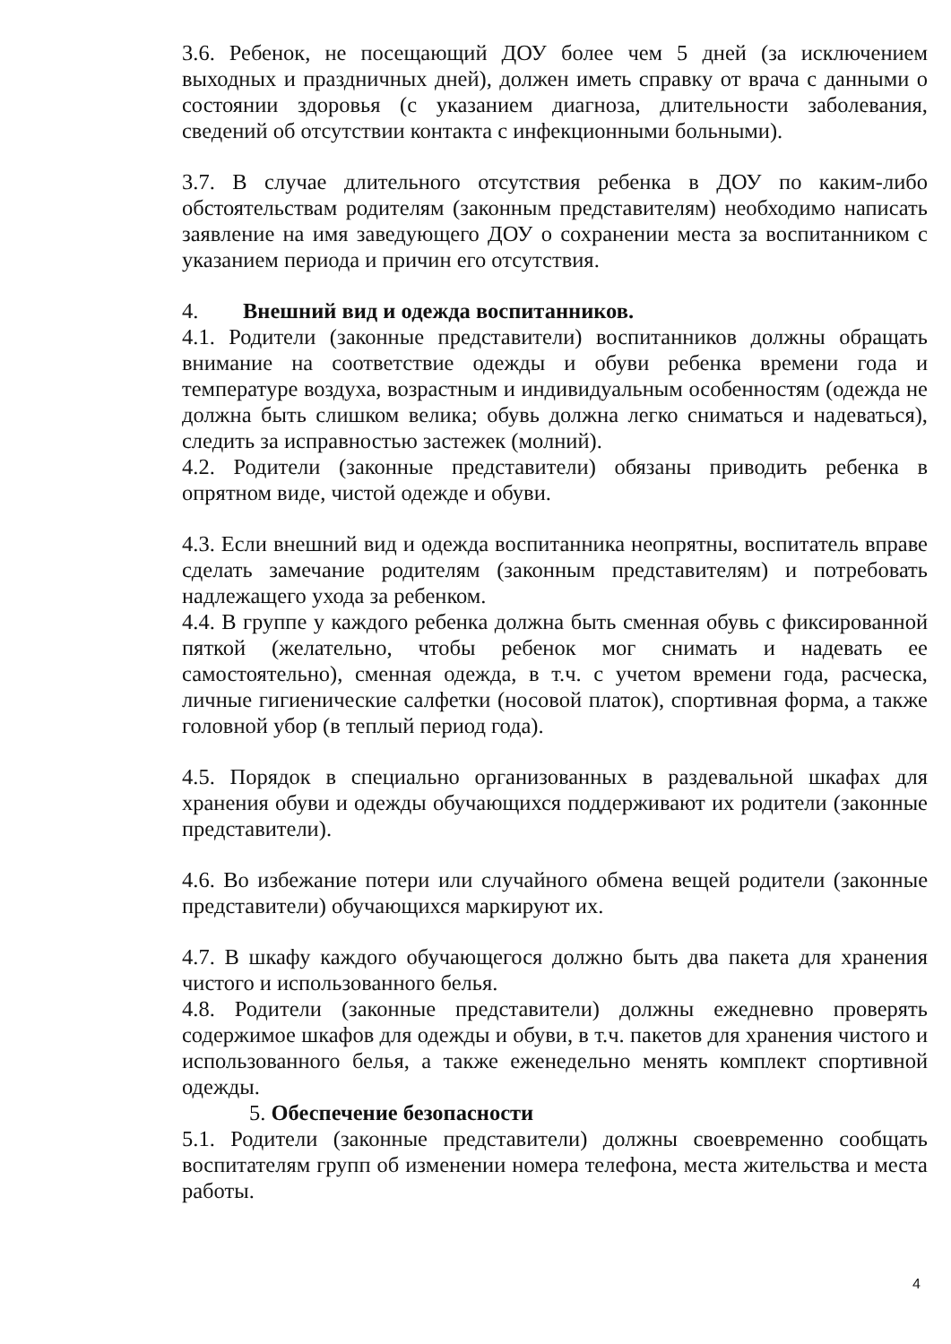3.6. Ребенок, не посещающий ДОУ более чем 5 дней (за исключением выходных и праздничных дней), должен иметь справку от врача с данными о состоянии здоровья (с указанием диагноза, длительности заболевания, сведений об отсутствии контакта с инфекционными больными).
3.7. В случае длительного отсутствия ребенка в ДОУ по каким-либо обстоятельствам родителям (законным представителям) необходимо написать заявление на имя заведующего ДОУ о сохранении места за воспитанником с указанием периода и причин его отсутствия.
4. Внешний вид и одежда воспитанников.
4.1. Родители (законные представители) воспитанников должны обращать внимание на соответствие одежды и обуви ребенка времени года и температуре воздуха, возрастным и индивидуальным особенностям (одежда не должна быть слишком велика; обувь должна легко сниматься и надеваться), следить за исправностью застежек (молний).
4.2. Родители (законные представители) обязаны приводить ребенка в опрятном виде, чистой одежде и обуви.
4.3. Если внешний вид и одежда воспитанника неопрятны, воспитатель вправе сделать замечание родителям (законным представителям) и потребовать надлежащего ухода за ребенком.
4.4. В группе у каждого ребенка должна быть сменная обувь с фиксированной пяткой (желательно, чтобы ребенок мог снимать и надевать ее самостоятельно), сменная одежда, в т.ч. с учетом времени года, расческа, личные гигиенические салфетки (носовой платок), спортивная форма, а также головной убор (в теплый период года).
4.5. Порядок в специально организованных в раздевальной шкафах для хранения обуви и одежды обучающихся поддерживают их родители (законные представители).
4.6. Во избежание потери или случайного обмена вещей родители (законные представители) обучающихся маркируют их.
4.7. В шкафу каждого обучающегося должно быть два пакета для хранения чистого и использованного белья.
4.8. Родители (законные представители) должны ежедневно проверять содержимое шкафов для одежды и обуви, в т.ч. пакетов для хранения чистого и использованного белья, а также еженедельно менять комплект спортивной одежды.
5. Обеспечение безопасности
5.1. Родители (законные представители) должны своевременно сообщать воспитателям групп об изменении номера телефона, места жительства и места работы.
4